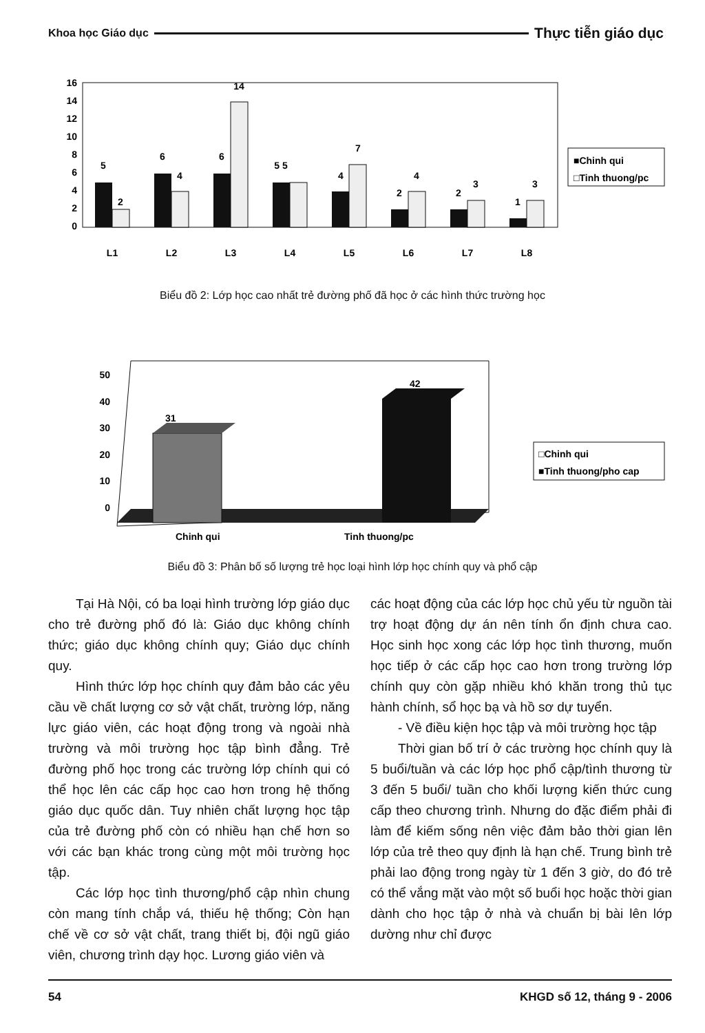Khoa học Giáo dục Thực tiễn giáo dục
16
14
12
10
8
6
4
2
0
5
2
6
4
6
14
5 5
4
7
2
4
2
3
1
3
L1
L2
L3
L4
L5
L6
L7
L8
■Chinh qui
□Tinh thuong/pc
Biểu đồ 2: Lớp học cao nhất trẻ đường phố đã học ở các hình thức trường học
50
40
30
20
10
0
31
42
Chinh qui
Tinh thuong/pc
□Chinh qui
■Tinh thuong/pho cap
Biểu đồ 3: Phân bố số lượng trẻ học loại hình lớp học chính quy và phổ cập
Tại Hà Nội, có ba loại hình trường lớp giáo dục cho trẻ đường phố đó là: Giáo dục không chính thức; giáo dục không chính quy; Giáo dục chính quy.
Hình thức lớp học chính quy đảm bảo các yêu cầu về chất lượng cơ sở vật chất, trường lớp, năng lực giáo viên, các hoạt động trong và ngoài nhà trường và môi trường học tập bình đẳng. Trẻ đường phố học trong các trường lớp chính qui có thể học lên các cấp học cao hơn trong hệ thống giáo dục quốc dân. Tuy nhiên chất lượng học tập của trẻ đường phố còn có nhiều hạn chế hơn so với các bạn khác trong cùng một môi trường học tập.
Các lớp học tình thương/phổ cập nhìn chung còn mang tính chắp vá, thiếu hệ thống; Còn hạn chế về cơ sở vật chất, trang thiết bị, đội ngũ giáo viên, chương trình dạy học. Lương giáo viên và
các hoạt động của các lớp học chủ yếu từ nguồn tài trợ hoạt động dự án nên tính ổn định chưa cao. Học sinh học xong các lớp học tình thương, muốn học tiếp ở các cấp học cao hơn trong trường lớp chính quy còn gặp nhiều khó khăn trong thủ tục hành chính, sổ học bạ và hồ sơ dự tuyển.
- Về điều kiện học tập và môi trường học tập
Thời gian bố trí ở các trường học chính quy là 5 buổi/tuần và các lớp học phổ cập/tình thương từ 3 đến 5 buổi/ tuần cho khối lượng kiến thức cung cấp theo chương trình. Nhưng do đặc điểm phải đi làm để kiếm sống nên việc đảm bảo thời gian lên lớp của trẻ theo quy định là hạn chế. Trung bình trẻ phải lao động trong ngày từ 1 đến 3 giờ, do đó trẻ có thể vắng mặt vào một số buổi học hoặc thời gian dành cho học tập ở nhà và chuẩn bị bài lên lớp dường như chỉ được
54 KHGD số 12, tháng 9 - 2006